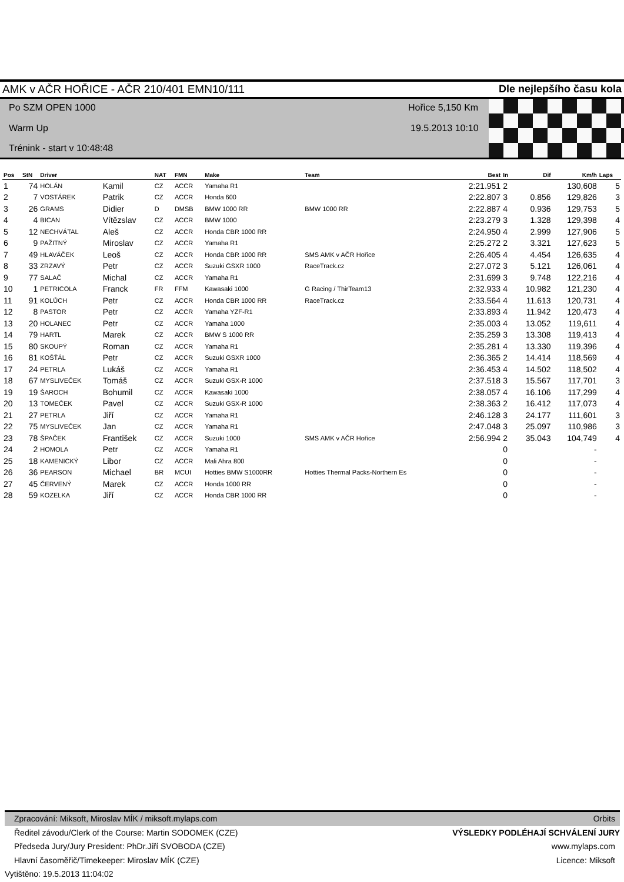AMK v AČR HOŘICE - AČR 210/401 EMN10/111 Dle nejlepšího času kola
Po SZM OPEN 1000
Warm Up
Trénink - start v 10:48:48
Hořice 5,150 Km
19.5.2013 10:10
| Pos | StN | Driver | | NAT | FMN | Make | Team | Best | In | Dif | Km/h | Laps |
| --- | --- | --- | --- | --- | --- | --- | --- | --- | --- | --- | --- | --- |
| 1 | 74 | HOLÁN | Kamil | CZ | ACCR | Yamaha R1 | | 2:21.951 | 2 | | 130,608 | 5 |
| 2 | 7 | VOSTÁREK | Patrik | CZ | ACCR | Honda 600 | | 2:22.807 | 3 | 0.856 | 129,826 | 3 |
| 3 | 26 | GRAMS | Didier | D | DMSB | BMW 1000 RR | BMW 1000 RR | 2:22.887 | 4 | 0.936 | 129,753 | 5 |
| 4 | 4 | BICAN | Vítězslav | CZ | ACCR | BMW 1000 | | 2:23.279 | 3 | 1.328 | 129,398 | 4 |
| 5 | 12 | NECHVÁTAL | Aleš | CZ | ACCR | Honda CBR 1000 RR | | 2:24.950 | 4 | 2.999 | 127,906 | 5 |
| 6 | 9 | PAŽITNÝ | Miroslav | CZ | ACCR | Yamaha R1 | | 2:25.272 | 2 | 3.321 | 127,623 | 5 |
| 7 | 49 | HLAVÁČEK | Leoš | CZ | ACCR | Honda CBR 1000 RR | SMS AMK v AČR Hořice | 2:26.405 | 4 | 4.454 | 126,635 | 4 |
| 8 | 33 | ZRZAVÝ | Petr | CZ | ACCR | Suzuki GSXR 1000 | RaceTrack.cz | 2:27.072 | 3 | 5.121 | 126,061 | 4 |
| 9 | 77 | SALAČ | Michal | CZ | ACCR | Yamaha R1 | | 2:31.699 | 3 | 9.748 | 122,216 | 4 |
| 10 | 1 | PETRICOLA | Franck | FR | FFM | Kawasaki 1000 | G Racing / ThirTeam13 | 2:32.933 | 4 | 10.982 | 121,230 | 4 |
| 11 | 91 | KOLŮCH | Petr | CZ | ACCR | Honda CBR 1000 RR | RaceTrack.cz | 2:33.564 | 4 | 11.613 | 120,731 | 4 |
| 12 | 8 | PASTOR | Petr | CZ | ACCR | Yamaha YZF-R1 | | 2:33.893 | 4 | 11.942 | 120,473 | 4 |
| 13 | 20 | HOLANEC | Petr | CZ | ACCR | Yamaha 1000 | | 2:35.003 | 4 | 13.052 | 119,611 | 4 |
| 14 | 79 | HARTL | Marek | CZ | ACCR | BMW S 1000 RR | | 2:35.259 | 3 | 13.308 | 119,413 | 4 |
| 15 | 80 | SKOUPÝ | Roman | CZ | ACCR | Yamaha R1 | | 2:35.281 | 4 | 13.330 | 119,396 | 4 |
| 16 | 81 | KOŠŤÁL | Petr | CZ | ACCR | Suzuki GSXR 1000 | | 2:36.365 | 2 | 14.414 | 118,569 | 4 |
| 17 | 24 | PETRLA | Lukáš | CZ | ACCR | Yamaha R1 | | 2:36.453 | 4 | 14.502 | 118,502 | 4 |
| 18 | 67 | MYSLIVEČEK | Tomáš | CZ | ACCR | Suzuki GSX-R 1000 | | 2:37.518 | 3 | 15.567 | 117,701 | 3 |
| 19 | 19 | ŠAROCH | Bohumil | CZ | ACCR | Kawasaki 1000 | | 2:38.057 | 4 | 16.106 | 117,299 | 4 |
| 20 | 13 | TOMEČEK | Pavel | CZ | ACCR | Suzuki GSX-R 1000 | | 2:38.363 | 2 | 16.412 | 117,073 | 4 |
| 21 | 27 | PETRLA | Jiří | CZ | ACCR | Yamaha R1 | | 2:46.128 | 3 | 24.177 | 111,601 | 3 |
| 22 | 75 | MYSLIVEČEK | Jan | CZ | ACCR | Yamaha R1 | | 2:47.048 | 3 | 25.097 | 110,986 | 3 |
| 23 | 78 | ŠPAČEK | František | CZ | ACCR | Suzuki 1000 | SMS AMK v AČR Hořice | 2:56.994 | 2 | 35.043 | 104,749 | 4 |
| 24 | 2 | HOMOLA | Petr | CZ | ACCR | Yamaha R1 | | | 0 | | - | |
| 25 | 18 | KAMENICKÝ | Libor | CZ | ACCR | Mali Ahra 800 | | | 0 | | - | |
| 26 | 36 | PEARSON | Michael | BR | MCUI | Hotties BMW S1000RR | Hotties Thermal Packs-Northern Es | | 0 | | - | |
| 27 | 45 | ČERVENÝ | Marek | CZ | ACCR | Honda 1000 RR | | | 0 | | - | |
| 28 | 59 | KOZELKA | Jiří | CZ | ACCR | Honda CBR 1000 RR | | | 0 | | - | |
Zpracování: Miksoft, Miroslav MÍK / miksoft.mylaps.com Orbits
Ředitel závodu/Clerk of the Course: Martin SODOMEK (CZE) VÝSLEDKY PODLÉHAJÍ SCHVÁLENÍ JURY
Předseda Jury/Jury President: PhDr.Jiří SVOBODA (CZE) www.mylaps.com
Hlavní časoměřič/Timekeeper: Miroslav MÍK (CZE) Licence: Miksoft
Vytištěno: 19.5.2013 11:04:02